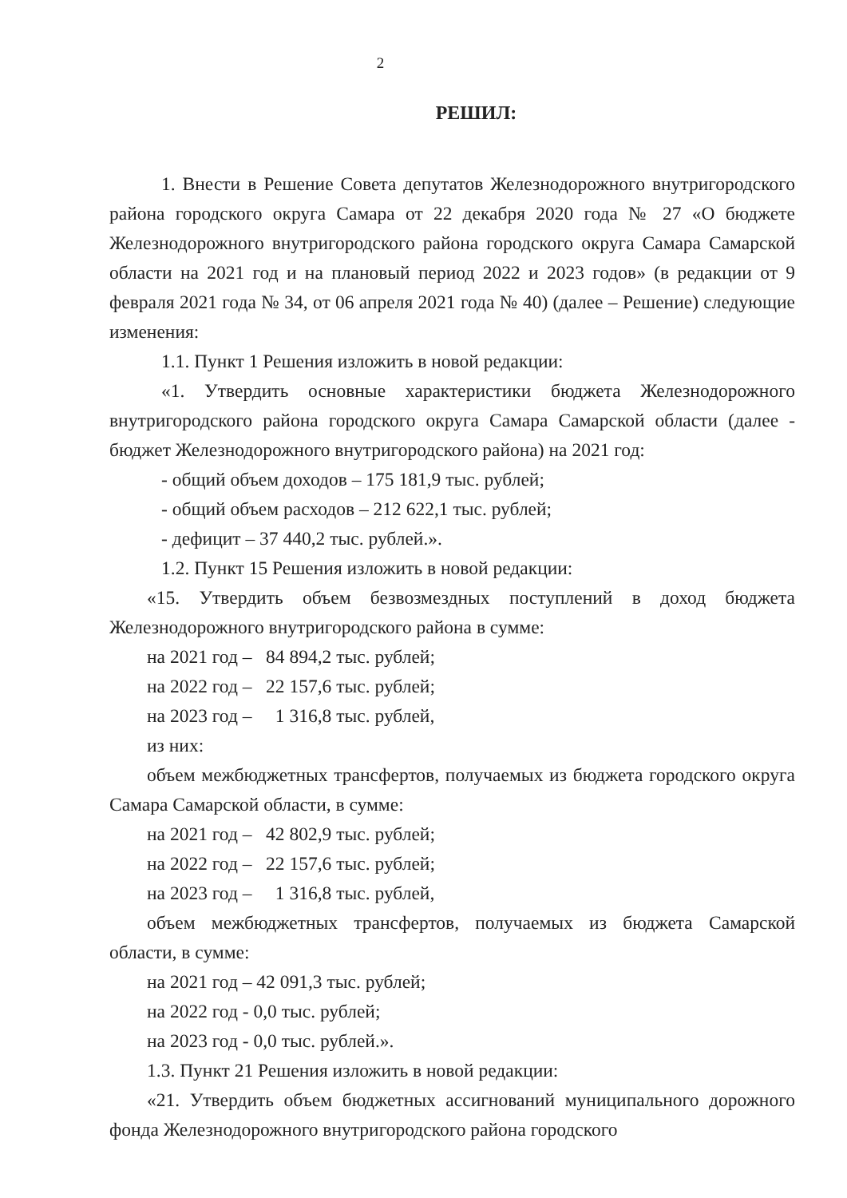2
РЕШИЛ:
1. Внести в Решение Совета депутатов Железнодорожного внутригородского района городского округа Самара от 22 декабря 2020 года № 27 «О бюджете Железнодорожного внутригородского района городского округа Самара Самарской области на 2021 год и на плановый период 2022 и 2023 годов» (в редакции от 9 февраля 2021 года № 34, от 06 апреля 2021 года № 40) (далее – Решение) следующие изменения:
1.1. Пункт 1 Решения изложить в новой редакции:
«1. Утвердить основные характеристики бюджета Железнодорожного внутригородского района городского округа Самара Самарской области (далее - бюджет Железнодорожного внутригородского района) на 2021 год:
- общий объем доходов – 175 181,9 тыс. рублей;
- общий объем расходов – 212 622,1 тыс. рублей;
- дефицит – 37 440,2 тыс. рублей.».
1.2. Пункт 15 Решения изложить в новой редакции:
«15. Утвердить объем безвозмездных поступлений в доход бюджета Железнодорожного внутригородского района в сумме:
на 2021 год – 84 894,2 тыс. рублей;
на 2022 год – 22 157,6 тыс. рублей;
на 2023 год – 1 316,8 тыс. рублей,
из них:
объем межбюджетных трансфертов, получаемых из бюджета городского округа Самара Самарской области, в сумме:
на 2021 год – 42 802,9 тыс. рублей;
на 2022 год – 22 157,6 тыс. рублей;
на 2023 год – 1 316,8 тыс. рублей,
объем межбюджетных трансфертов, получаемых из бюджета Самарской области, в сумме:
на 2021 год – 42 091,3 тыс. рублей;
на 2022 год - 0,0 тыс. рублей;
на 2023 год - 0,0 тыс. рублей.».
1.3. Пункт 21 Решения изложить в новой редакции:
«21. Утвердить объем бюджетных ассигнований муниципального дорожного фонда Железнодорожного внутригородского района городского